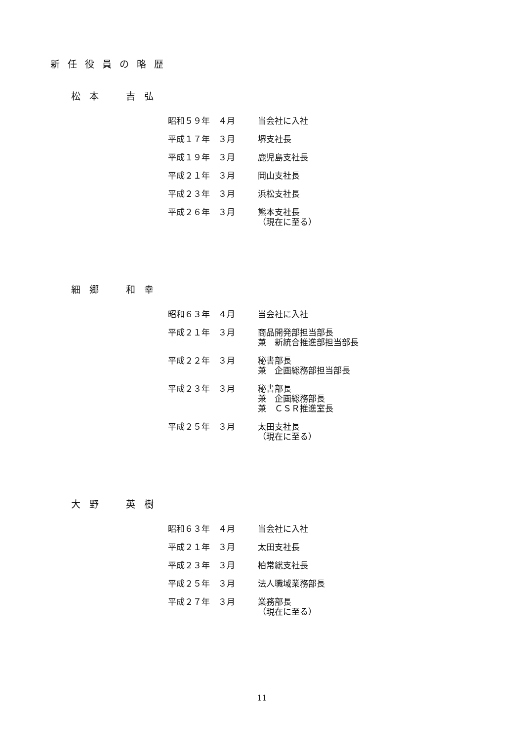新任役員の略歴
松本　吉弘
| 昭和５９年 ４月 | 当会社に入社 |
| 平成１７年 ３月 | 堺支社長 |
| 平成１９年 ３月 | 鹿児島支社長 |
| 平成２１年 ３月 | 岡山支社長 |
| 平成２３年 ３月 | 浜松支社長 |
| 平成２６年 ３月 | 熊本支社長 （現在に至る） |
細郷　和幸
| 昭和６３年 ４月 | 当会社に入社 |
| 平成２１年 ３月 | 商品開発部担当部長 兼 新統合推進部担当部長 |
| 平成２２年 ３月 | 秘書部長 兼 企画総務部担当部長 |
| 平成２３年 ３月 | 秘書部長 兼 企画総務部長 兼 ＣＳＲ推進室長 |
| 平成２５年 ３月 | 太田支社長 （現在に至る） |
大野　英樹
| 昭和６３年 ４月 | 当会社に入社 |
| 平成２１年 ３月 | 太田支社長 |
| 平成２３年 ３月 | 柏常総支社長 |
| 平成２５年 ３月 | 法人職域業務部長 |
| 平成２７年 ３月 | 業務部長 （現在に至る） |
11